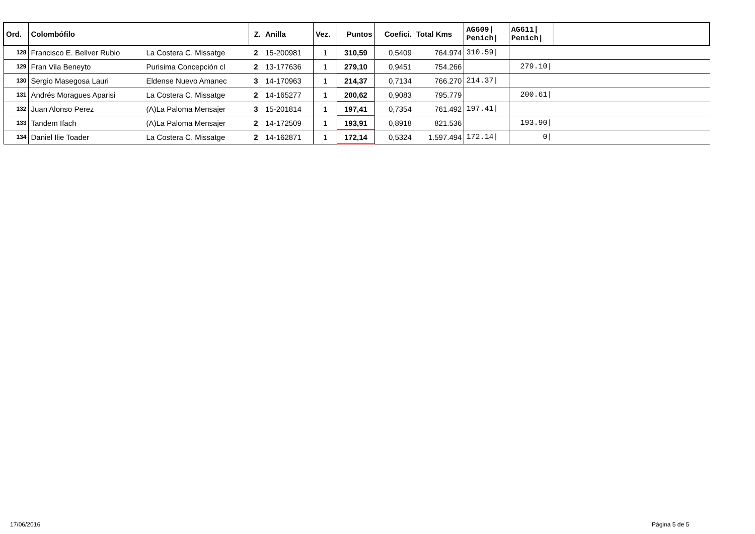| Ord. | Colombófilo | | Z. | Anilla | Vez. | Puntos | Coefici. | Total Kms | AG609/ Penich/ | AG611/ Penich/ | |
| --- | --- | --- | --- | --- | --- | --- | --- | --- | --- | --- | --- |
| 128 | Francisco E. Bellver Rubio | La Costera C. Missatge | 2 | 15-200981 | 1 | 310,59 | 0,5409 | 764.974 | 310.59/ | | |
| 129 | Fran Vila Beneyto | Purisima Concepción cl | 2 | 13-177636 | 1 | 279,10 | 0,9451 | 754.266 | | 279.10/ | |
| 130 | Sergio Masegosa Lauri | Eldense Nuevo Amanec | 3 | 14-170963 | 1 | 214,37 | 0,7134 | 766.270 | 214.37/ | | |
| 131 | Andrés Moragues Aparisi | La Costera C. Missatge | 2 | 14-165277 | 1 | 200,62 | 0,9083 | 795.779 | | 200.61/ | |
| 132 | Juan Alonso Perez | (A)La Paloma Mensajer | 3 | 15-201814 | 1 | 197,41 | 0,7354 | 761.492 | 197.41/ | | |
| 133 | Tandem Ifach | (A)La Paloma Mensajer | 2 | 14-172509 | 1 | 193,91 | 0,8918 | 821.536 | | 193.90/ | |
| 134 | Daniel Ilie Toader | La Costera C. Missatge | 2 | 14-162871 | 1 | 172,14 | 0,5324 | 1.597.494 | 172.14/ | 0/ | |
17/06/2016 Página 5 de 5